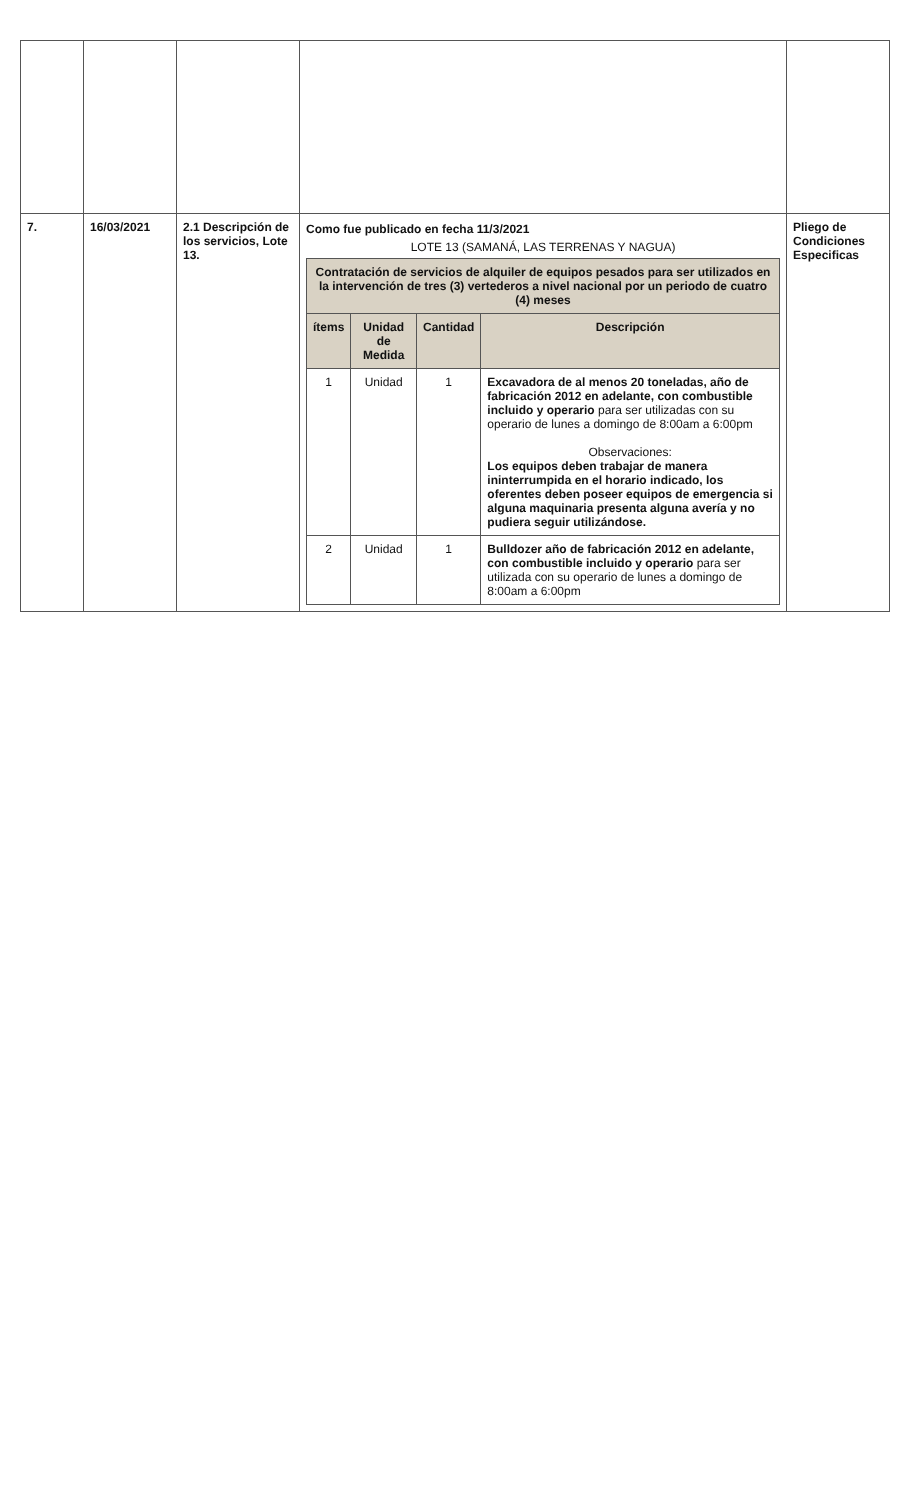| 7. | 16/03/2021 | 2.1 Descripción de los servicios, Lote 13. | Como fue publicado en fecha 11/3/2021 LOTE 13 (SAMANÁ, LAS TERRENAS Y NAGUA) / Contratación de servicios de alquiler de equipos pesados para ser utilizados en la intervención de tres (3) vertederos a nivel nacional por un periodo de cuatro (4) meses / / / / / --- / --- / --- / --- / / ítems / Unidad de Medida / Cantidad / Descripción / / 1 / Unidad / 1 / Excavadora de al menos 20 toneladas, año de fabricación 2012 en adelante, con combustible incluido y operario para ser utilizadas con su operario de lunes a domingo de 8:00am a 6:00pm Observaciones: Los equipos deben trabajar de manera ininterrumpida en el horario indicado, los oferentes deben poseer equipos de emergencia si alguna maquinaria presenta alguna avería y no pudiera seguir utilizándose. / / 2 / Unidad / 1 / Bulldozer año de fabricación 2012 en adelante, con combustible incluido y operario para ser utilizada con su operario de lunes a domingo de 8:00am a 6:00pm / | Pliego de Condiciones Especificas |